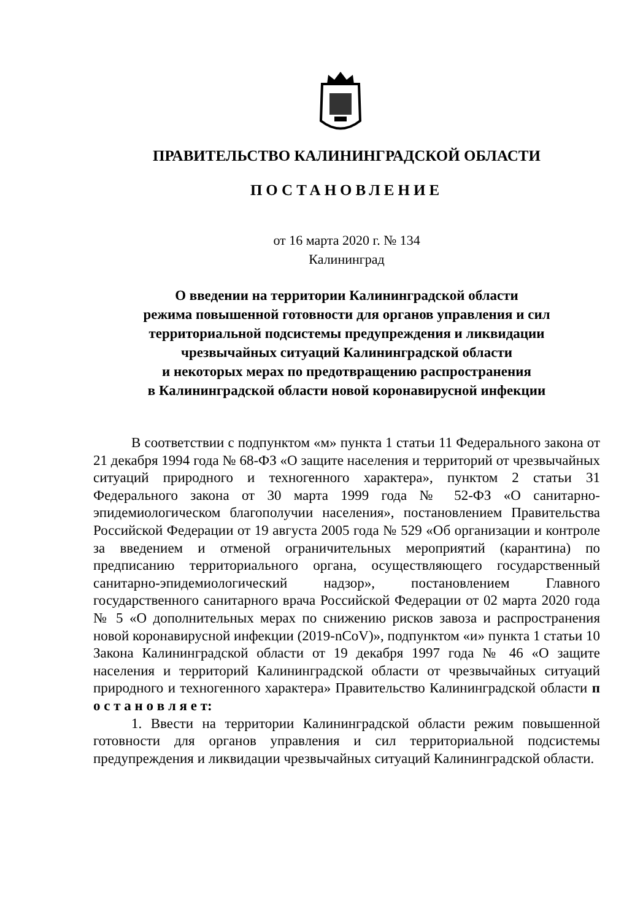ПРАВИТЕЛЬСТВО КАЛИНИНГРАДСКОЙ ОБЛАСТИ
ПОСТАНОВЛЕНИЕ
от 16 марта 2020 г. № 134
Калининград
О введении на территории Калининградской области
режима повышенной готовности для органов управления и сил
территориальной подсистемы предупреждения и ликвидации
чрезвычайных ситуаций Калининградской области
и некоторых мерах по предотвращению распространения
в Калининградской области новой коронавирусной инфекции
В соответствии с подпунктом «м» пункта 1 статьи 11 Федерального закона от 21 декабря 1994 года № 68-ФЗ «О защите населения и территорий от чрезвычайных ситуаций природного и техногенного характера», пунктом 2 статьи 31 Федерального закона от 30 марта 1999 года № 52-ФЗ «О санитарно-эпидемиологическом благополучии населения», постановлением Правительства Российской Федерации от 19 августа 2005 года № 529 «Об организации и контроле за введением и отменой ограничительных мероприятий (карантина) по предписанию территориального органа, осуществляющего государственный санитарно-эпидемиологический надзор», постановлением Главного государственного санитарного врача Российской Федерации от 02 марта 2020 года № 5 «О дополнительных мерах по снижению рисков завоза и распространения новой коронавирусной инфекции (2019-nCoV)», подпунктом «и» пункта 1 статьи 10 Закона Калининградской области от 19 декабря 1997 года № 46 «О защите населения и территорий Калининградской области от чрезвычайных ситуаций природного и техногенного характера» Правительство Калининградской области п о с т а н о в л я е т:
1. Ввести на территории Калининградской области режим повышенной готовности для органов управления и сил территориальной подсистемы предупреждения и ликвидации чрезвычайных ситуаций Калининградской области.